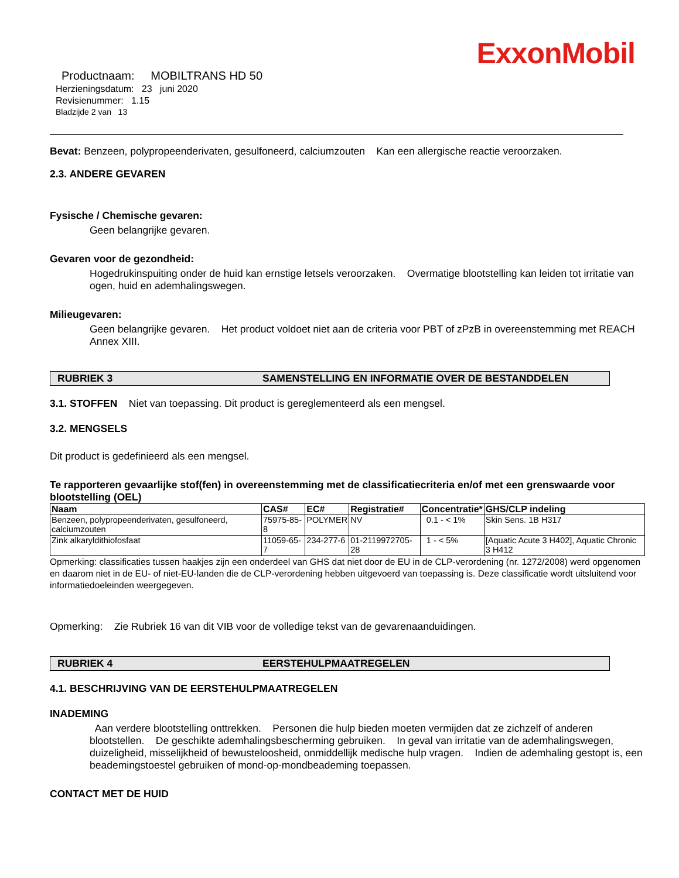ExxonMobil
Productnaam: MOBILTRANS HD 50
Herzieningsdatum: 23 juni 2020
Revisienummer: 1.15
Bladzijde 2 van 13
Bevat: Benzeen, polypropeenderivaten, gesulfoneerd, calciumzouten Kan een allergische reactie veroorzaken.
2.3. ANDERE GEVAREN
Fysische / Chemische gevaren:
Geen belangrijke gevaren.
Gevaren voor de gezondheid:
Hogedrukinspuiting onder de huid kan ernstige letsels veroorzaken. Overmatige blootstelling kan leiden tot irritatie van ogen, huid en ademhalingswegen.
Milieugevaren:
Geen belangrijke gevaren. Het product voldoet niet aan de criteria voor PBT of zPzB in overeenstemming met REACH Annex XIII.
RUBRIEK 3 SAMENSTELLING EN INFORMATIE OVER DE BESTANDDELEN
3.1. STOFFEN Niet van toepassing. Dit product is gereglementeerd als een mengsel.
3.2. MENGSELS
Dit product is gedefinieerd als een mengsel.
Te rapporteren gevaarlijke stof(fen) in overeenstemming met de classificatiecriteria en/of met een grenswaarde voor blootstelling (OEL)
| Naam | CAS# | EC# | Registratie# | Concentratie* | GHS/CLP indeling |
| --- | --- | --- | --- | --- | --- |
| Benzeen, polypropeenderivaten, gesulfoneerd, calciumzouten | 75975-85-8 | POLYMER | NV | 0.1 - < 1% | Skin Sens. 1B H317 |
| Zink alkaryldithiofosfaat | 11059-65-7 | 234-277-6 | 01-2119972705-28 | 1 - < 5% | [Aquatic Acute 3 H402], Aquatic Chronic 3 H412 |
Opmerking: classificaties tussen haakjes zijn een onderdeel van GHS dat niet door de EU in de CLP-verordening (nr. 1272/2008) werd opgenomen en daarom niet in de EU- of niet-EU-landen die de CLP-verordening hebben uitgevoerd van toepassing is. Deze classificatie wordt uitsluitend voor informatiedoeleinden weergegeven.
Opmerking: Zie Rubriek 16 van dit VIB voor de volledige tekst van de gevarenaanduidingen.
RUBRIEK 4 EERSTEHULPMAATREGELEN
4.1. BESCHRIJVING VAN DE EERSTEHULPMAATREGELEN
INADEMING
Aan verdere blootstelling onttrekken. Personen die hulp bieden moeten vermijden dat ze zichzelf of anderen blootstellen. De geschikte ademhalingsbescherming gebruiken. In geval van irritatie van de ademhalingswegen, duizeligheid, misselijkheid of bewusteloosheid, onmiddellijk medische hulp vragen. Indien de ademhaling gestopt is, een beademingstoestel gebruiken of mond-op-mondbeademing toepassen.
CONTACT MET DE HUID